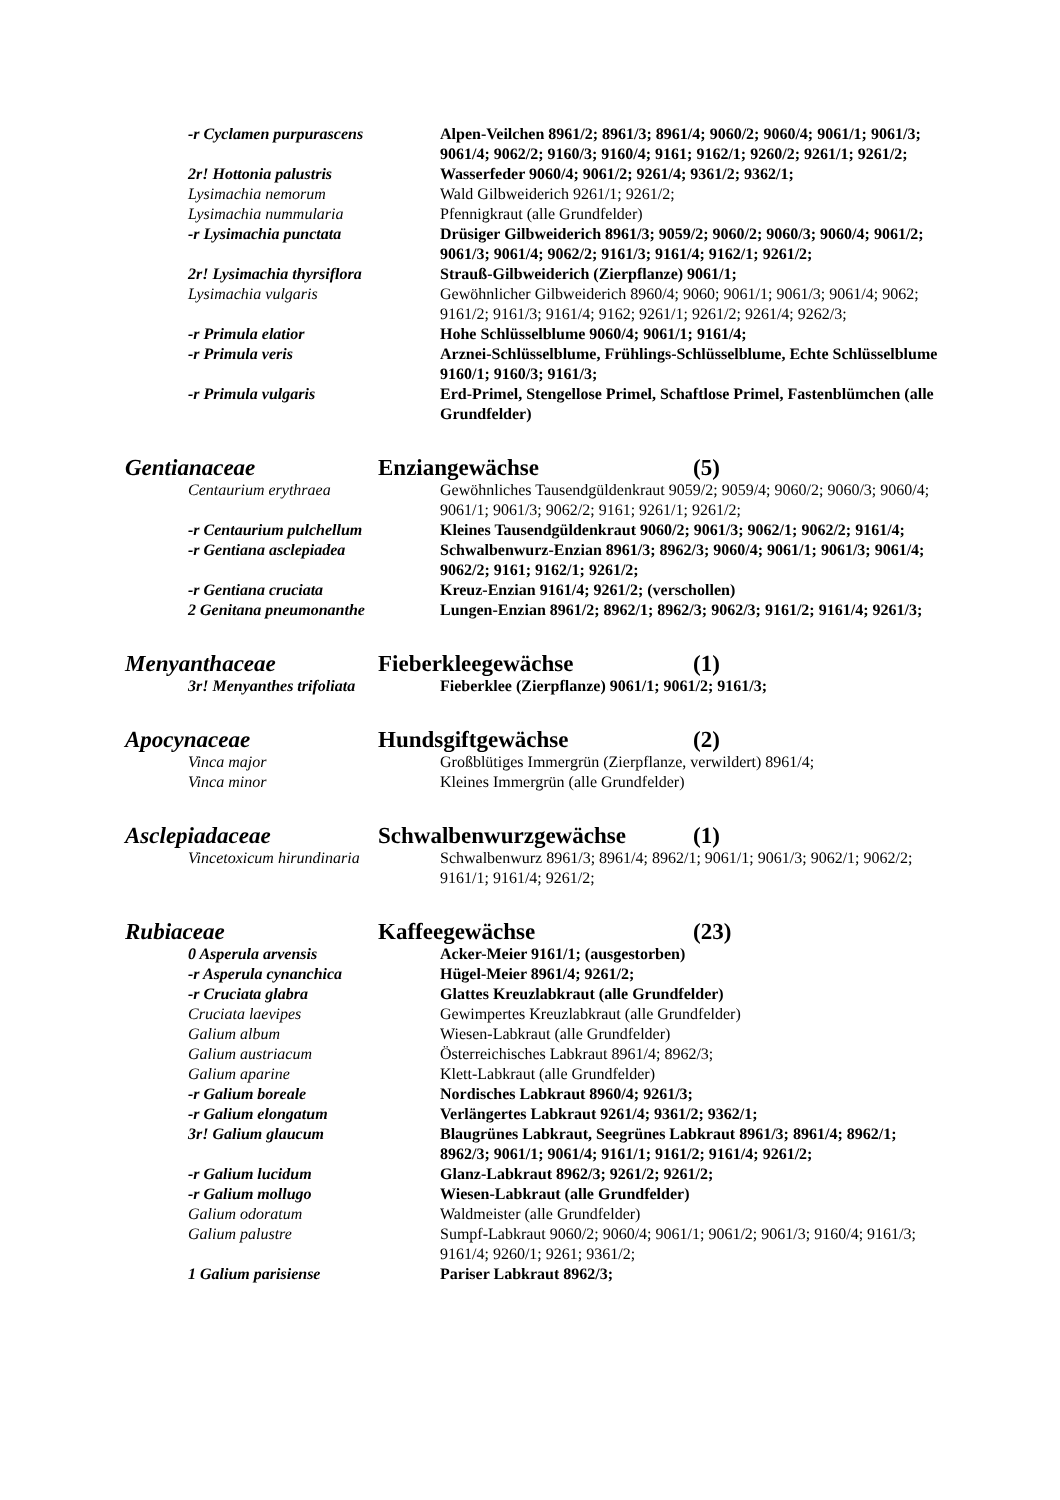| -r Cyclamen purpurascens | Alpen-Veilchen 8961/2; 8961/3; 8961/4; 9060/2; 9060/4; 9061/1; 9061/3; 9061/4; 9062/2; 9160/3; 9160/4; 9161; 9162/1; 9260/2; 9261/1; 9261/2; |
| 2r! Hottonia palustris | Wasserfeder 9060/4; 9061/2; 9261/4; 9361/2; 9362/1; |
| Lysimachia nemorum | Wald Gilbweiderich 9261/1; 9261/2; |
| Lysimachia nummularia | Pfennigkraut (alle Grundfelder) |
| -r Lysimachia punctata | Drüsiger Gilbweiderich 8961/3; 9059/2; 9060/2; 9060/3; 9060/4; 9061/2; 9061/3; 9061/4; 9062/2; 9161/3; 9161/4; 9162/1; 9261/2; |
| 2r! Lysimachia thyrsiflora | Strauß-Gilbweiderich (Zierpflanze) 9061/1; |
| Lysimachia vulgaris | Gewöhnlicher Gilbweiderich 8960/4; 9060; 9061/1; 9061/3; 9061/4; 9062; 9161/2; 9161/3; 9161/4; 9162; 9261/1; 9261/2; 9261/4; 9262/3; |
| -r Primula elatior | Hohe Schlüsselblume 9060/4; 9061/1; 9161/4; |
| -r Primula veris | Arznei-Schlüsselblume, Frühlings-Schlüsselblume, Echte Schlüsselblume 9160/1; 9160/3; 9161/3; |
| -r Primula vulgaris | Erd-Primel, Stengellose Primel, Schaftlose Primel, Fastenblümchen (alle Grundfelder) |
Gentianaceae Enziangewächse (5)
| Centaurium erythraea | Gewöhnliches Tausendgüldenkraut 9059/2; 9059/4; 9060/2; 9060/3; 9060/4; 9061/1; 9061/3; 9062/2; 9161; 9261/1; 9261/2; |
| -r Centaurium pulchellum | Kleines Tausendgüldenkraut 9060/2; 9061/3; 9062/1; 9062/2; 9161/4; |
| -r Gentiana asclepiadea | Schwalbenwurz-Enzian 8961/3; 8962/3; 9060/4; 9061/1; 9061/3; 9061/4; 9062/2; 9161; 9162/1; 9261/2; |
| -r Gentiana cruciata | Kreuz-Enzian 9161/4; 9261/2; (verschollen) |
| 2 Genitana pneumonanthe | Lungen-Enzian 8961/2; 8962/1; 8962/3; 9062/3; 9161/2; 9161/4; 9261/3; |
Menyanthaceae Fieberkleegewächse (1)
| 3r! Menyanthes trifoliata | Fieberklee (Zierpflanze) 9061/1; 9061/2; 9161/3; |
Apocynaceae Hundsgiftgewächse (2)
| Vinca major | Großblütiges Immergrün (Zierpflanze, verwildert) 8961/4; |
| Vinca minor | Kleines Immergrün (alle Grundfelder) |
Asclepiadaceae Schwalbenwurzgewächse (1)
| Vincetoxicum hirundinaria | Schwalbenwurz 8961/3; 8961/4; 8962/1; 9061/1; 9061/3; 9062/1; 9062/2; 9161/1; 9161/4; 9261/2; |
Rubiaceae Kaffeegewächse (23)
| 0 Asperula arvensis | Acker-Meier 9161/1; (ausgestorben) |
| -r Asperula cynanchica | Hügel-Meier 8961/4; 9261/2; |
| -r Cruciata glabra | Glattes Kreuzlabkraut (alle Grundfelder) |
| Cruciata laevipes | Gewimpertes Kreuzlabkraut (alle Grundfelder) |
| Galium album | Wiesen-Labkraut (alle Grundfelder) |
| Galium austriacum | Österreichisches Labkraut 8961/4; 8962/3; |
| Galium aparine | Klett-Labkraut (alle Grundfelder) |
| -r Galium boreale | Nordisches Labkraut 8960/4; 9261/3; |
| -r Galium elongatum | Verlängertes Labkraut 9261/4; 9361/2; 9362/1; |
| 3r! Galium glaucum | Blaugrünes Labkraut, Seegrünes Labkraut 8961/3; 8961/4; 8962/1; 8962/3; 9061/1; 9061/4; 9161/1; 9161/2; 9161/4; 9261/2; |
| -r Galium lucidum | Glanz-Labkraut 8962/3; 9261/2; 9261/2; |
| -r Galium mollugo | Wiesen-Labkraut (alle Grundfelder) |
| Galium odoratum | Waldmeister (alle Grundfelder) |
| Galium palustre | Sumpf-Labkraut 9060/2; 9060/4; 9061/1; 9061/2; 9061/3; 9160/4; 9161/3; 9161/4; 9260/1; 9261; 9361/2; |
| 1 Galium parisiense | Pariser Labkraut 8962/3; |